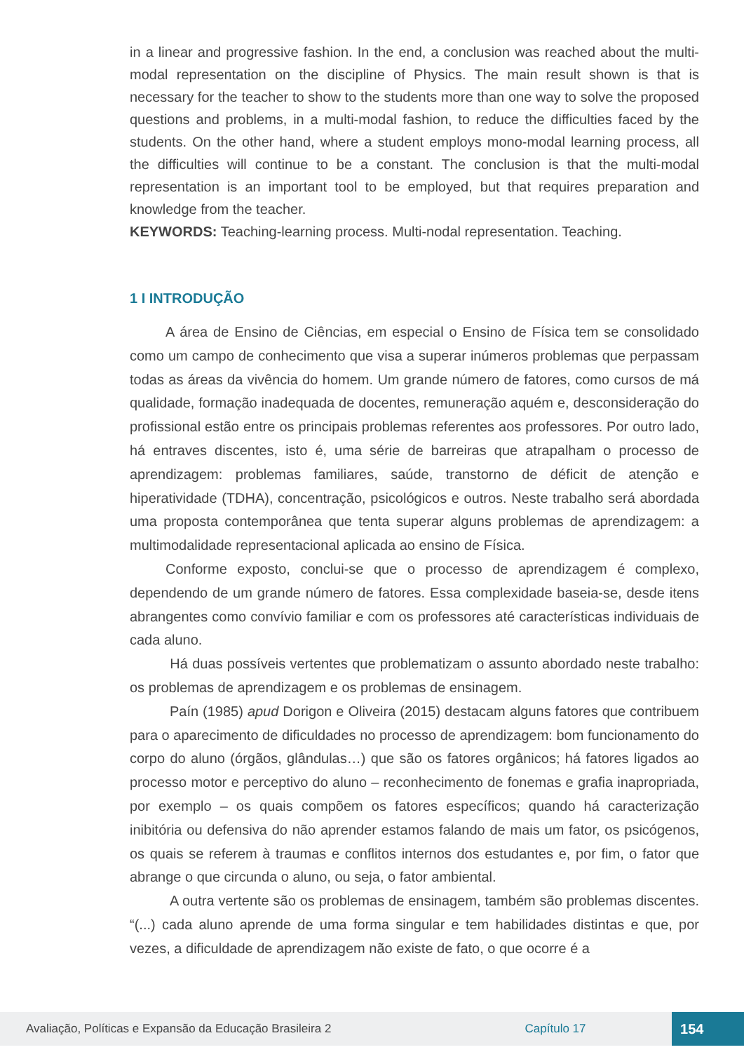in a linear and progressive fashion. In the end, a conclusion was reached about the multi-modal representation on the discipline of Physics. The main result shown is that is necessary for the teacher to show to the students more than one way to solve the proposed questions and problems, in a multi-modal fashion, to reduce the difficulties faced by the students. On the other hand, where a student employs mono-modal learning process, all the difficulties will continue to be a constant. The conclusion is that the multi-modal representation is an important tool to be employed, but that requires preparation and knowledge from the teacher.
KEYWORDS: Teaching-learning process. Multi-nodal representation. Teaching.
1 I INTRODUÇÃO
A área de Ensino de Ciências, em especial o Ensino de Física tem se consolidado como um campo de conhecimento que visa a superar inúmeros problemas que perpassam todas as áreas da vivência do homem. Um grande número de fatores, como cursos de má qualidade, formação inadequada de docentes, remuneração aquém e, desconsideração do profissional estão entre os principais problemas referentes aos professores. Por outro lado, há entraves discentes, isto é, uma série de barreiras que atrapalham o processo de aprendizagem: problemas familiares, saúde, transtorno de déficit de atenção e hiperatividade (TDHA), concentração, psicológicos e outros. Neste trabalho será abordada uma proposta contemporânea que tenta superar alguns problemas de aprendizagem: a multimodalidade representacional aplicada ao ensino de Física.
Conforme exposto, conclui-se que o processo de aprendizagem é complexo, dependendo de um grande número de fatores. Essa complexidade baseia-se, desde itens abrangentes como convívio familiar e com os professores até características individuais de cada aluno.
Há duas possíveis vertentes que problematizam o assunto abordado neste trabalho: os problemas de aprendizagem e os problemas de ensinagem.
Paín (1985) apud Dorigon e Oliveira (2015) destacam alguns fatores que contribuem para o aparecimento de dificuldades no processo de aprendizagem: bom funcionamento do corpo do aluno (órgãos, glândulas…) que são os fatores orgânicos; há fatores ligados ao processo motor e perceptivo do aluno – reconhecimento de fonemas e grafia inapropriada, por exemplo – os quais compõem os fatores específicos; quando há caracterização inibitória ou defensiva do não aprender estamos falando de mais um fator, os psicógenos, os quais se referem à traumas e conflitos internos dos estudantes e, por fim, o fator que abrange o que circunda o aluno, ou seja, o fator ambiental.
A outra vertente são os problemas de ensinagem, também são problemas discentes. “(...) cada aluno aprende de uma forma singular e tem habilidades distintas e que, por vezes, a dificuldade de aprendizagem não existe de fato, o que ocorre é a
Avaliação, Políticas e Expansão da Educação Brasileira 2 Capítulo 17 154